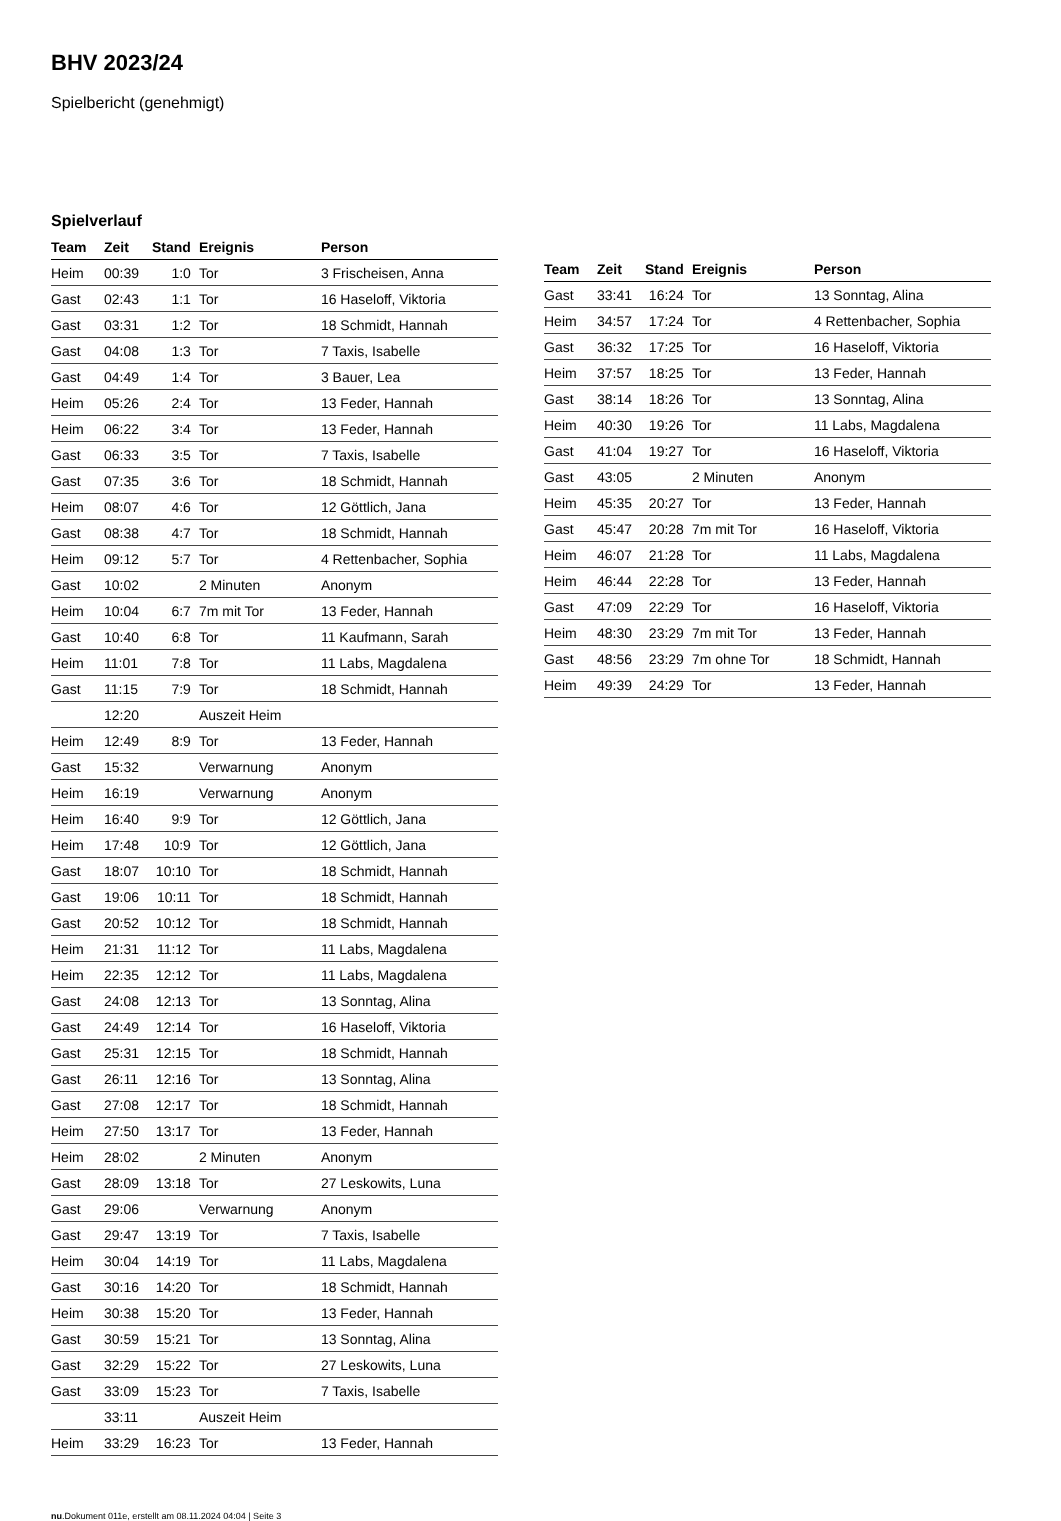BHV 2023/24
Spielbericht (genehmigt)
Spielverlauf
| Team | Zeit | Stand | Ereignis | Person |
| --- | --- | --- | --- | --- |
| Heim | 00:39 | 1:0 | Tor | 3 Frischeisen, Anna |
| Gast | 02:43 | 1:1 | Tor | 16 Haseloff, Viktoria |
| Gast | 03:31 | 1:2 | Tor | 18 Schmidt, Hannah |
| Gast | 04:08 | 1:3 | Tor | 7 Taxis, Isabelle |
| Gast | 04:49 | 1:4 | Tor | 3 Bauer, Lea |
| Heim | 05:26 | 2:4 | Tor | 13 Feder, Hannah |
| Heim | 06:22 | 3:4 | Tor | 13 Feder, Hannah |
| Gast | 06:33 | 3:5 | Tor | 7 Taxis, Isabelle |
| Gast | 07:35 | 3:6 | Tor | 18 Schmidt, Hannah |
| Heim | 08:07 | 4:6 | Tor | 12 Göttlich, Jana |
| Gast | 08:38 | 4:7 | Tor | 18 Schmidt, Hannah |
| Heim | 09:12 | 5:7 | Tor | 4 Rettenbacher, Sophia |
| Gast | 10:02 | | 2 Minuten | Anonym |
| Heim | 10:04 | 6:7 | 7m mit Tor | 13 Feder, Hannah |
| Gast | 10:40 | 6:8 | Tor | 11 Kaufmann, Sarah |
| Heim | 11:01 | 7:8 | Tor | 11 Labs, Magdalena |
| Gast | 11:15 | 7:9 | Tor | 18 Schmidt, Hannah |
| | 12:20 | | Auszeit Heim | |
| Heim | 12:49 | 8:9 | Tor | 13 Feder, Hannah |
| Gast | 15:32 | | Verwarnung | Anonym |
| Heim | 16:19 | | Verwarnung | Anonym |
| Heim | 16:40 | 9:9 | Tor | 12 Göttlich, Jana |
| Heim | 17:48 | 10:9 | Tor | 12 Göttlich, Jana |
| Gast | 18:07 | 10:10 | Tor | 18 Schmidt, Hannah |
| Gast | 19:06 | 10:11 | Tor | 18 Schmidt, Hannah |
| Gast | 20:52 | 10:12 | Tor | 18 Schmidt, Hannah |
| Heim | 21:31 | 11:12 | Tor | 11 Labs, Magdalena |
| Heim | 22:35 | 12:12 | Tor | 11 Labs, Magdalena |
| Gast | 24:08 | 12:13 | Tor | 13 Sonntag, Alina |
| Gast | 24:49 | 12:14 | Tor | 16 Haseloff, Viktoria |
| Gast | 25:31 | 12:15 | Tor | 18 Schmidt, Hannah |
| Gast | 26:11 | 12:16 | Tor | 13 Sonntag, Alina |
| Gast | 27:08 | 12:17 | Tor | 18 Schmidt, Hannah |
| Heim | 27:50 | 13:17 | Tor | 13 Feder, Hannah |
| Heim | 28:02 | | 2 Minuten | Anonym |
| Gast | 28:09 | 13:18 | Tor | 27 Leskowits, Luna |
| Gast | 29:06 | | Verwarnung | Anonym |
| Gast | 29:47 | 13:19 | Tor | 7 Taxis, Isabelle |
| Heim | 30:04 | 14:19 | Tor | 11 Labs, Magdalena |
| Gast | 30:16 | 14:20 | Tor | 18 Schmidt, Hannah |
| Heim | 30:38 | 15:20 | Tor | 13 Feder, Hannah |
| Gast | 30:59 | 15:21 | Tor | 13 Sonntag, Alina |
| Gast | 32:29 | 15:22 | Tor | 27 Leskowits, Luna |
| Gast | 33:09 | 15:23 | Tor | 7 Taxis, Isabelle |
| | 33:11 | | Auszeit Heim | |
| Heim | 33:29 | 16:23 | Tor | 13 Feder, Hannah |
| Team | Zeit | Stand | Ereignis | Person |
| --- | --- | --- | --- | --- |
| Gast | 33:41 | 16:24 | Tor | 13 Sonntag, Alina |
| Heim | 34:57 | 17:24 | Tor | 4 Rettenbacher, Sophia |
| Gast | 36:32 | 17:25 | Tor | 16 Haseloff, Viktoria |
| Heim | 37:57 | 18:25 | Tor | 13 Feder, Hannah |
| Gast | 38:14 | 18:26 | Tor | 13 Sonntag, Alina |
| Heim | 40:30 | 19:26 | Tor | 11 Labs, Magdalena |
| Gast | 41:04 | 19:27 | Tor | 16 Haseloff, Viktoria |
| Gast | 43:05 | | 2 Minuten | Anonym |
| Heim | 45:35 | 20:27 | Tor | 13 Feder, Hannah |
| Gast | 45:47 | 20:28 | 7m mit Tor | 16 Haseloff, Viktoria |
| Heim | 46:07 | 21:28 | Tor | 11 Labs, Magdalena |
| Heim | 46:44 | 22:28 | Tor | 13 Feder, Hannah |
| Gast | 47:09 | 22:29 | Tor | 16 Haseloff, Viktoria |
| Heim | 48:30 | 23:29 | 7m mit Tor | 13 Feder, Hannah |
| Gast | 48:56 | 23:29 | 7m ohne Tor | 18 Schmidt, Hannah |
| Heim | 49:39 | 24:29 | Tor | 13 Feder, Hannah |
nu.Dokument 011e, erstellt am 08.11.2024 04:04 | Seite 3